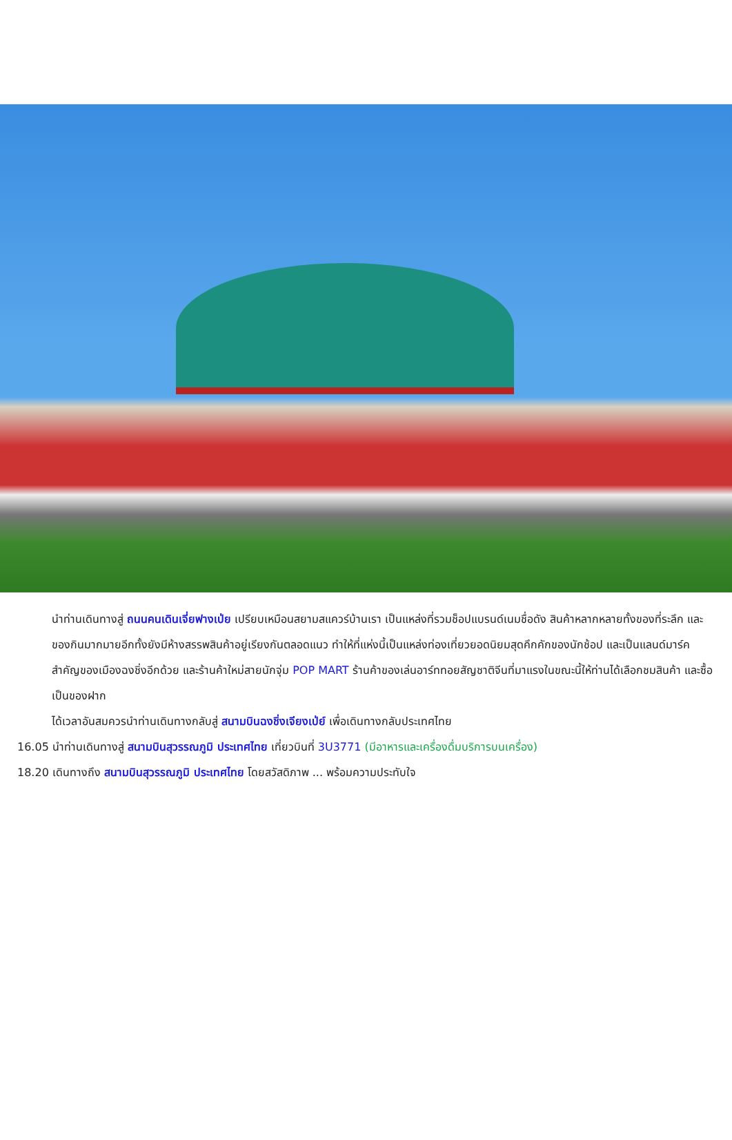นำท่านเดินทางสู่ ถนนคนเดินเจี่ยฟางเป่ย เปรียบเหมือนสยามสแควร์บ้านเรา เป็นแหล่งที่รวมช็อปแบรนด์เนมชื่อดัง สินค้าหลากหลายทั้งของที่ระลึก และของกินมากมายอีกทั้งยังมีห้างสรรพสินค้าอยู่เรียงกันตลอดแนว ทำให้ที่แห่งนี้เป็นแหล่งท่องเที่ยวยอดนิยมสุดคึกคักของนักช้อป และเป็นแลนด์มาร์คสำคัญของเมืองฉงชิ่งอีกด้วย และร้านค้าใหม่สายนักจุ่ม POP MART ร้านค้าของเล่นอาร์ททอยสัญชาติจีนที่มาแรงในขณะนี้ให้ท่านได้เลือกชมสินค้า และซื้อเป็นของฝาก
ได้เวลาอันสมควรนำท่านเดินทางกลับสู่ สนามบินฉงชิ่งเจียงเป่ย์ เพื่อเดินทางกลับประเทศไทย
16.05 นำท่านเดินทางสู่ สนามบินสุวรรณภูมิ ประเทศไทย เที่ยวบินที่ 3U3771 (มีอาหารและเครื่องดื่มบริการบนเครื่อง)
18.20 เดินทางถึง สนามบินสุวรรณภูมิ ประเทศไทย โดยสวัสดิภาพ ... พร้อมความประทับใจ